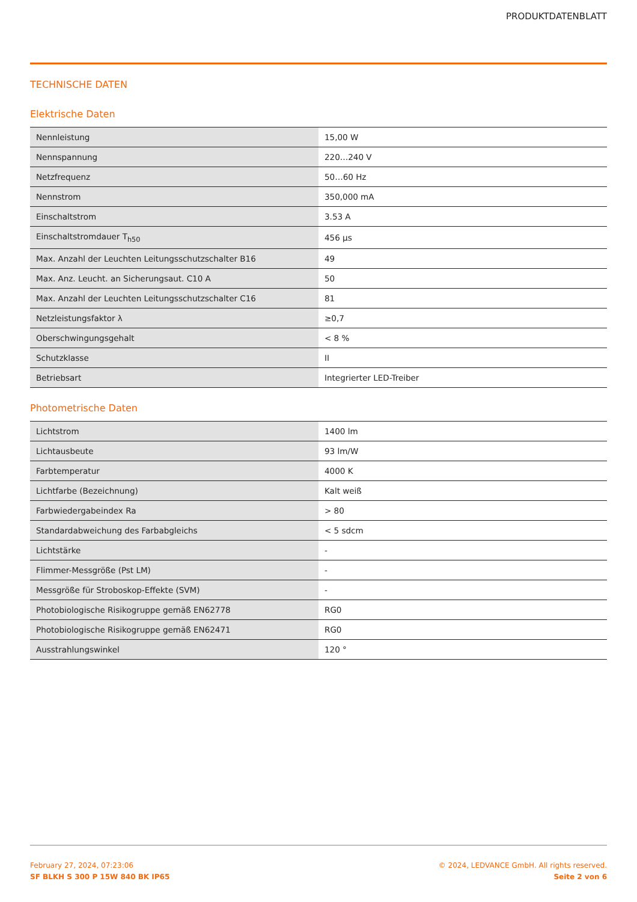PRODUKTDATENBLATT
TECHNISCHE DATEN
Elektrische Daten
| Nennleistung | 15,00 W |
| Nennspannung | 220…240 V |
| Netzfrequenz | 50…60 Hz |
| Nennstrom | 350,000 mA |
| Einschaltstrom | 3.53 A |
| Einschaltstromdauer T<sub>h50</sub> | 456 µs |
| Max. Anzahl der Leuchten Leitungsschutzschalter B16 | 49 |
| Max. Anz. Leucht. an Sicherungsaut. C10 A | 50 |
| Max. Anzahl der Leuchten Leitungsschutzschalter C16 | 81 |
| Netzleistungsfaktor λ | ≥0,7 |
| Oberschwingungsgehalt | < 8 % |
| Schutzklasse | II |
| Betriebsart | Integrierter LED-Treiber |
Photometrische Daten
| Lichtstrom | 1400 lm |
| Lichtausbeute | 93 lm/W |
| Farbtemperatur | 4000 K |
| Lichtfarbe (Bezeichnung) | Kalt weiß |
| Farbwiedergabeindex Ra | > 80 |
| Standardabweichung des Farbabgleichs | < 5 sdcm |
| Lichtstärke | - |
| Flimmer-Messgröße (Pst LM) | - |
| Messgröße für Stroboskop-Effekte (SVM) | - |
| Photobiologische Risikogruppe gemäß EN62778 | RG0 |
| Photobiologische Risikogruppe gemäß EN62471 | RG0 |
| Ausstrahlungswinkel | 120 ° |
February 27, 2024, 07:23:06
SF BLKH S 300 P 15W 840 BK IP65
© 2024, LEDVANCE GmbH. All rights reserved.
Seite 2 von 6